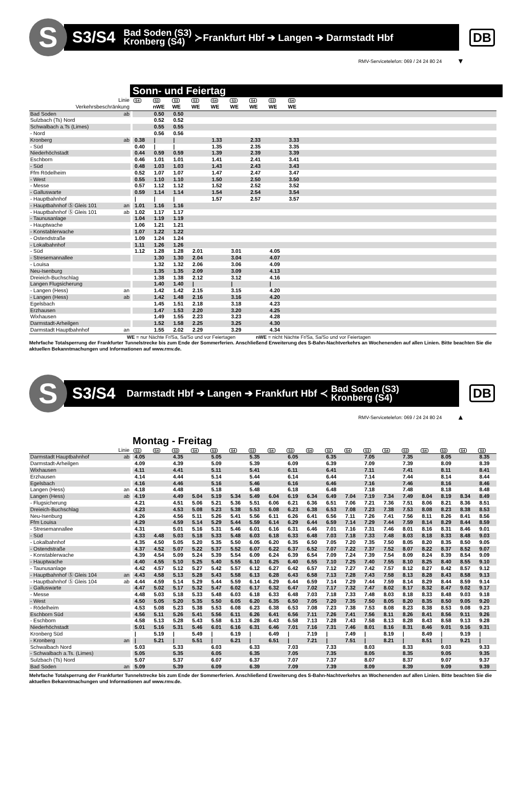S
S3/S4 Bad Soden (S3)
Kronberg (S4) ≻Frankfurt Hbf ➔ Langen ➔ Darmstadt Hbf
DB
RMV-Servicetelefon: 069 / 24 24 80 24
▼
Sonn- und Feiertag
| Linie | | | S4 | S3 | S3 | S3 | S4 | S3 | S4 | S3 | S4 | |
| Verkehrsbeschränkung | | | | nWE | WE | WE | WE | WE | WE | WE | WE | |
| Bad Soden | ab | | | 0.50 | 0.50 | | | | | | | |
| Sulzbach (Ts) Nord | | | | 0.52 | 0.52 | | | | | | | |
| Schwalbach a.Ts (Limes) | | | | 0.55 | 0.55 | | | | | | | |
| - Nord | | | | 0.56 | 0.56 | | | | | | | |
| Kronberg | ab | | 0.38 | / | / | | 1.33 | | 2.33 | | 3.33 | |
| - Süd | | | 0.40 | / | / | | 1.35 | | 2.35 | | 3.35 | |
| Niederhöchstadt | | | 0.44 | 0.59 | 0.59 | | 1.39 | | 2.39 | | 3.39 | |
| Eschborn | | | 0.46 | 1.01 | 1.01 | | 1.41 | | 2.41 | | 3.41 | |
| - Süd | | | 0.48 | 1.03 | 1.03 | | 1.43 | | 2.43 | | 3.43 | |
| Ffm Rödelheim | | | 0.52 | 1.07 | 1.07 | | 1.47 | | 2.47 | | 3.47 | |
| - West | | | 0.55 | 1.10 | 1.10 | | 1.50 | | 2.50 | | 3.50 | |
| - Messe | | | 0.57 | 1.12 | 1.12 | | 1.52 | | 2.52 | | 3.52 | |
| - Galluswarte | | | 0.59 | 1.14 | 1.14 | | 1.54 | | 2.54 | | 3.54 | |
| - Hauptbahnhof | | | / | / | / | | 1.57 | | 2.57 | | 3.57 | |
| - Hauptbahnhof Ⓢ Gleis 101 | an | | 1.01 | 1.16 | 1.16 | | | | | | | |
| - Hauptbahnhof Ⓢ Gleis 101 | ab | | 1.02 | 1.17 | 1.17 | | | | | | | |
| - Taunusanlage | | | 1.04 | 1.19 | 1.19 | | | | | | | |
| - Hauptwache | | | 1.06 | 1.21 | 1.21 | | | | | | | |
| - Konstablerwache | | | 1.07 | 1.22 | 1.22 | | | | | | | |
| - Ostendstraße | | | 1.09 | 1.24 | 1.24 | | | | | | | |
| - Lokalbahnhof | | | 1.11 | 1.26 | 1.26 | | | | | | | |
| - Süd | | | 1.12 | 1.28 | 1.28 | 2.01 | | 3.01 | | 4.05 | | |
| - Stresemannallee | | | | 1.30 | 1.30 | 2.04 | | 3.04 | | 4.07 | | |
| - Louisa | | | | 1.32 | 1.32 | 2.06 | | 3.06 | | 4.09 | | |
| Neu-Isenburg | | | | 1.35 | 1.35 | 2.09 | | 3.09 | | 4.13 | | |
| Dreieich-Buchschlag | | | | 1.38 | 1.38 | 2.12 | | 3.12 | | 4.16 | | |
| Langen Flugsicherung | | | | 1.40 | 1.40 | / | | / | | / | | |
| - Langen (Hess) | an | | | 1.42 | 1.42 | 2.15 | | 3.15 | | 4.20 | | |
| - Langen (Hess) | ab | | | 1.42 | 1.48 | 2.16 | | 3.16 | | 4.20 | | |
| Egelsbach | | | | 1.45 | 1.51 | 2.18 | | 3.18 | | 4.23 | | |
| Erzhausen | | | | 1.47 | 1.53 | 2.20 | | 3.20 | | 4.25 | | |
| Wixhausen | | | | 1.49 | 1.55 | 2.23 | | 3.23 | | 4.28 | | |
| Darmstadt-Arheilgen | | | | 1.52 | 1.58 | 2.25 | | 3.25 | | 4.30 | | |
| Darmstadt Hauptbahnhof | an | | | 1.55 | 2.02 | 2.29 | | 3.29 | | 4.34 | | |
WE = nur Nächte Fr/Sa, Sa/So und vor Feiertagen
nWE = nicht Nächte Fr/Sa, Sa/So und vor Feiertagen
Mehrfache Totalsperrung der Frankfurter Tunnelstrecke bis zum Ende der Sommerferien. Anschließend Erweiterung des S-Bahn-Nachtverkehrs an Wochenenden auf allen Linien. Bitte beachten Sie die aktuellen Bekanntmachungen und Informationen auf www.rmv.de.
S
S3/S4 Darmstadt Hbf ➔ Langen ➔ Frankfurt Hbf ≺ Bad Soden (S3)
Kronberg (S4)
DB
RMV-Servicetelefon: 069 / 24 24 80 24
▲
Montag - Freitag
| Linie | | | S3 | S4 | S3 | S4 | S3 | S4 | S3 | S4 | S3 | S4 | S3 | S4 | S3 | S4 | S3 | S4 | S3 | S4 | S3 |
| Darmstadt Hauptbahnhof | ab | | 4.05 | | 4.35 | | 5.05 | | 5.35 | | 6.05 | | 6.35 | | 7.05 | | 7.35 | | 8.05 | | 8.35 |
| Darmstadt-Arheilgen | | | 4.09 | | 4.39 | | 5.09 | | 5.39 | | 6.09 | | 6.39 | | 7.09 | | 7.39 | | 8.09 | | 8.39 |
| Wixhausen | | | 4.11 | | 4.41 | | 5.11 | | 5.41 | | 6.11 | | 6.41 | | 7.11 | | 7.41 | | 8.11 | | 8.41 |
| Erzhausen | | | 4.14 | | 4.44 | | 5.14 | | 5.44 | | 6.14 | | 6.44 | | 7.14 | | 7.44 | | 8.14 | | 8.44 |
| Egelsbach | | | 4.16 | | 4.46 | | 5.16 | | 5.46 | | 6.16 | | 6.46 | | 7.16 | | 7.46 | | 8.16 | | 8.46 |
| Langen (Hess) | an | | 4.18 | | 4.48 | | 5.18 | | 5.48 | | 6.18 | | 6.48 | | 7.18 | | 7.48 | | 8.18 | | 8.48 |
| Langen (Hess) | ab | | 4.19 | | 4.49 | 5.04 | 5.19 | 5.34 | 5.49 | 6.04 | 6.19 | 6.34 | 6.49 | 7.04 | 7.19 | 7.34 | 7.49 | 8.04 | 8.19 | 8.34 | 8.49 |
| - Flugsicherung | | | 4.21 | | 4.51 | 5.06 | 5.21 | 5.36 | 5.51 | 6.06 | 6.21 | 6.36 | 6.51 | 7.06 | 7.21 | 7.36 | 7.51 | 8.06 | 8.21 | 8.36 | 8.51 |
| Dreieich-Buchschlag | | | 4.23 | | 4.53 | 5.08 | 5.23 | 5.38 | 5.53 | 6.08 | 6.23 | 6.38 | 6.53 | 7.08 | 7.23 | 7.38 | 7.53 | 8.08 | 8.23 | 8.38 | 8.53 |
| Neu-Isenburg | | | 4.26 | | 4.56 | 5.11 | 5.26 | 5.41 | 5.56 | 6.11 | 6.26 | 6.41 | 6.56 | 7.11 | 7.26 | 7.41 | 7.56 | 8.11 | 8.26 | 8.41 | 8.56 |
| Ffm Louisa | | | 4.29 | | 4.59 | 5.14 | 5.29 | 5.44 | 5.59 | 6.14 | 6.29 | 6.44 | 6.59 | 7.14 | 7.29 | 7.44 | 7.59 | 8.14 | 8.29 | 8.44 | 8.59 |
| - Stresemannallee | | | 4.31 | | 5.01 | 5.16 | 5.31 | 5.46 | 6.01 | 6.16 | 6.31 | 6.46 | 7.01 | 7.16 | 7.31 | 7.46 | 8.01 | 8.16 | 8.31 | 8.46 | 9.01 |
| - Süd | | | 4.33 | 4.48 | 5.03 | 5.18 | 5.33 | 5.48 | 6.03 | 6.18 | 6.33 | 6.48 | 7.03 | 7.18 | 7.33 | 7.48 | 8.03 | 8.18 | 8.33 | 8.48 | 9.03 |
| - Lokalbahnhof | | | 4.35 | 4.50 | 5.05 | 5.20 | 5.35 | 5.50 | 6.05 | 6.20 | 6.35 | 6.50 | 7.05 | 7.20 | 7.35 | 7.50 | 8.05 | 8.20 | 8.35 | 8.50 | 9.05 |
| - Ostendstraße | | | 4.37 | 4.52 | 5.07 | 5.22 | 5.37 | 5.52 | 6.07 | 6.22 | 6.37 | 6.52 | 7.07 | 7.22 | 7.37 | 7.52 | 8.07 | 8.22 | 8.37 | 8.52 | 9.07 |
| - Konstablerwache | | | 4.39 | 4.54 | 5.09 | 5.24 | 5.39 | 5.54 | 6.09 | 6.24 | 6.39 | 6.54 | 7.09 | 7.24 | 7.39 | 7.54 | 8.09 | 8.24 | 8.39 | 8.54 | 9.09 |
| - Hauptwache | | | 4.40 | 4.55 | 5.10 | 5.25 | 5.40 | 5.55 | 6.10 | 6.25 | 6.40 | 6.55 | 7.10 | 7.25 | 7.40 | 7.55 | 8.10 | 8.25 | 8.40 | 8.55 | 9.10 |
| - Taunusanlage | | | 4.42 | 4.57 | 5.12 | 5.27 | 5.42 | 5.57 | 6.12 | 6.27 | 6.42 | 6.57 | 7.12 | 7.27 | 7.42 | 7.57 | 8.12 | 8.27 | 8.42 | 8.57 | 9.12 |
| - Hauptbahnhof Ⓢ Gleis 104 | an | | 4.43 | 4.58 | 5.13 | 5.28 | 5.43 | 5.58 | 6.13 | 6.28 | 6.43 | 6.58 | 7.13 | 7.28 | 7.43 | 7.58 | 8.13 | 8.28 | 8.43 | 8.58 | 9.13 |
| - Hauptbahnhof Ⓢ Gleis 104 | ab | | 4.44 | 4.59 | 5.14 | 5.29 | 5.44 | 5.59 | 6.14 | 6.29 | 6.44 | 6.59 | 7.14 | 7.29 | 7.44 | 7.59 | 8.14 | 8.29 | 8.44 | 8.59 | 9.14 |
| - Galluswarte | | | 4.47 | 5.02 | 5.17 | 5.32 | 5.47 | 6.02 | 6.17 | 6.32 | 6.47 | 7.02 | 7.17 | 7.32 | 7.47 | 8.02 | 8.17 | 8.32 | 8.47 | 9.02 | 9.17 |
| - Messe | | | 4.48 | 5.03 | 5.18 | 5.33 | 5.48 | 6.03 | 6.18 | 6.33 | 6.48 | 7.03 | 7.18 | 7.33 | 7.48 | 8.03 | 8.18 | 8.33 | 8.48 | 9.03 | 9.18 |
| - West | | | 4.50 | 5.05 | 5.20 | 5.35 | 5.50 | 6.05 | 6.20 | 6.35 | 6.50 | 7.05 | 7.20 | 7.35 | 7.50 | 8.05 | 8.20 | 8.35 | 8.50 | 9.05 | 9.20 |
| - Rödelheim | | | 4.53 | 5.08 | 5.23 | 5.38 | 5.53 | 6.08 | 6.23 | 6.38 | 6.53 | 7.08 | 7.23 | 7.38 | 7.53 | 8.08 | 8.23 | 8.38 | 8.53 | 9.08 | 9.23 |
| Eschborn Süd | | | 4.56 | 5.11 | 5.26 | 5.41 | 5.56 | 6.11 | 6.26 | 6.41 | 6.56 | 7.11 | 7.26 | 7.41 | 7.56 | 8.11 | 8.26 | 8.41 | 8.56 | 9.11 | 9.26 |
| - Eschborn | | | 4.58 | 5.13 | 5.28 | 5.43 | 5.58 | 6.13 | 6.28 | 6.43 | 6.58 | 7.13 | 7.28 | 7.43 | 7.58 | 8.13 | 8.28 | 8.43 | 8.58 | 9.13 | 9.28 |
| Niederhöchstadt | | | 5.01 | 5.16 | 5.31 | 5.46 | 6.01 | 6.16 | 6.31 | 6.46 | 7.01 | 7.16 | 7.31 | 7.46 | 8.01 | 8.16 | 8.31 | 8.46 | 9.01 | 9.16 | 9.31 |
| Kronberg Süd | | | / | 5.19 | / | 5.49 | / | 6.19 | / | 6.49 | / | 7.19 | / | 7.49 | / | 8.19 | / | 8.49 | / | 9.19 | / |
| - Kronberg | an | | / | 5.21 | / | 5.51 | / | 6.21 | / | 6.51 | / | 7.21 | / | 7.51 | / | 8.21 | / | 8.51 | / | 9.21 | / |
| Schwalbach Nord | | | 5.03 | | 5.33 | | 6.03 | | 6.33 | | 7.03 | | 7.33 | | 8.03 | | 8.33 | | 9.03 | | 9.33 |
| - Schwalbach a.Ts. (Limes) | | | 5.05 | | 5.35 | | 6.05 | | 6.35 | | 7.05 | | 7.35 | | 8.05 | | 8.35 | | 9.05 | | 9.35 |
| Sulzbach (Ts) Nord | | | 5.07 | | 5.37 | | 6.07 | | 6.37 | | 7.07 | | 7.37 | | 8.07 | | 8.37 | | 9.07 | | 9.37 |
| Bad Soden | an | | 5.09 | | 5.39 | | 6.09 | | 6.39 | | 7.09 | | 7.39 | | 8.09 | | 8.39 | | 9.09 | | 9.39 |
Mehrfache Totalsperrung der Frankfurter Tunnelstrecke bis zum Ende der Sommerferien. Anschließend Erweiterung des S-Bahn-Nachtverkehrs an Wochenenden auf allen Linien. Bitte beachten Sie die aktuellen Bekanntmachungen und Informationen auf www.rmv.de.